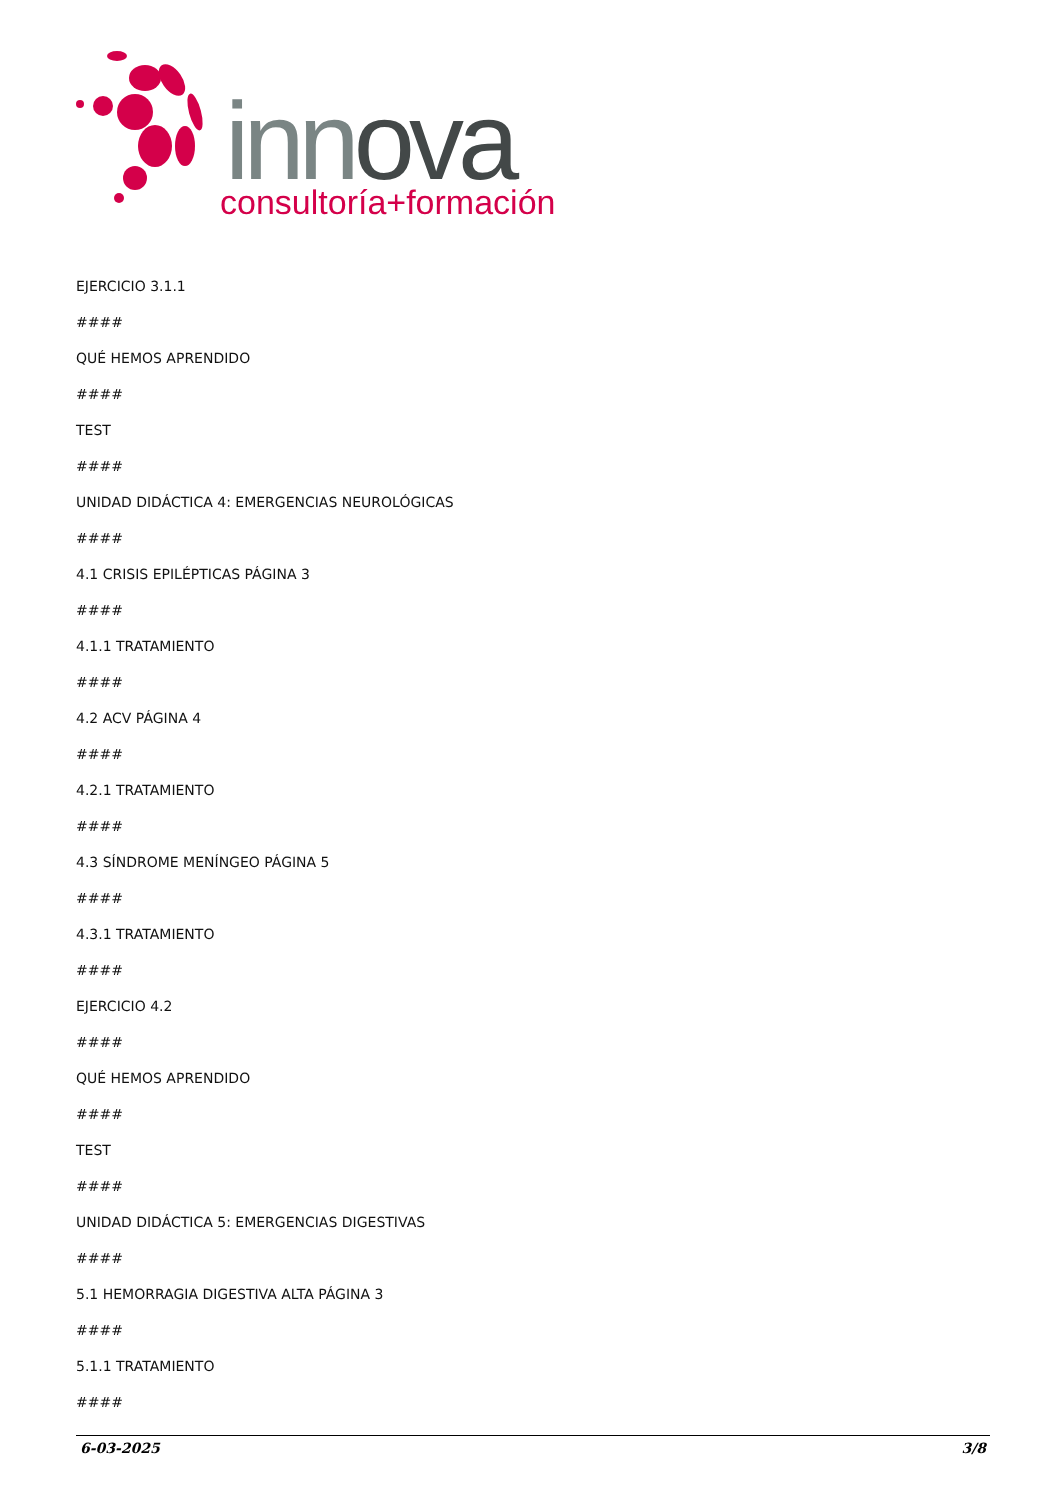innova
consultoría+formación
EJERCICIO 3.1.1
####
QUÉ HEMOS APRENDIDO
####
TEST
####
UNIDAD DIDÁCTICA 4: EMERGENCIAS NEUROLÓGICAS
####
4.1 CRISIS EPILÉPTICAS PÁGINA 3
####
4.1.1 TRATAMIENTO
####
4.2 ACV PÁGINA 4
####
4.2.1 TRATAMIENTO
####
4.3 SÍNDROME MENÍNGEO PÁGINA 5
####
4.3.1 TRATAMIENTO
####
EJERCICIO 4.2
####
QUÉ HEMOS APRENDIDO
####
TEST
####
UNIDAD DIDÁCTICA 5: EMERGENCIAS DIGESTIVAS
####
5.1 HEMORRAGIA DIGESTIVA ALTA PÁGINA 3
####
5.1.1 TRATAMIENTO
####
6-03-2025 3/8